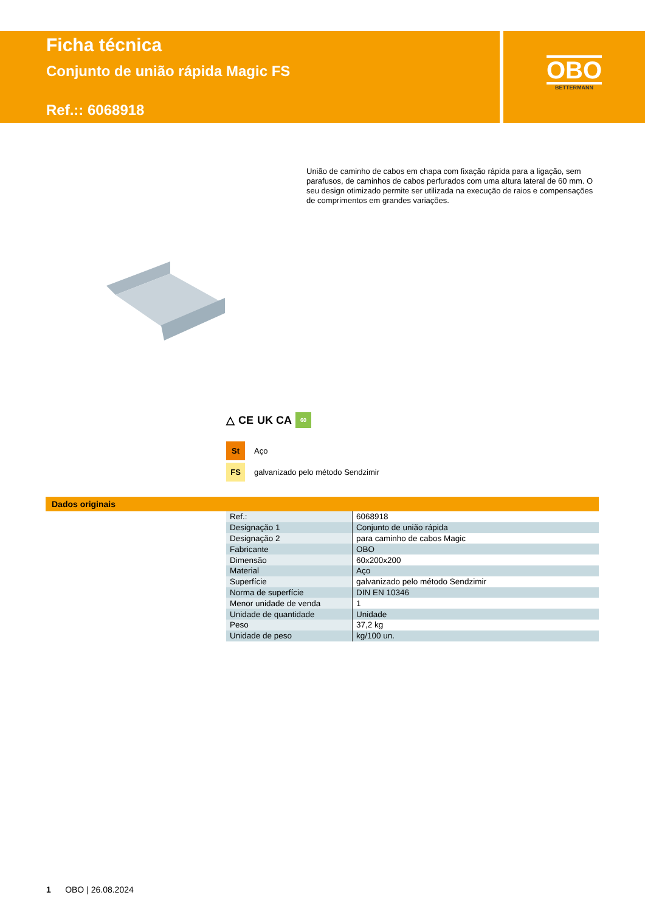Ficha técnica
Conjunto de união rápida Magic FS
Ref.:: 6068918
OBO
BETTERMANN
União de caminho de cabos em chapa com fixação rápida para a ligação, sem parafusos, de caminhos de cabos perfurados com uma altura lateral de 60 mm. O seu design otimizado permite ser utilizada na execução de raios e compensações de comprimentos em grandes variações.
△ CE UK CA 60
St
Aço
FS
galvanizado pelo método Sendzimir
Dados originais
| Ref.: | 6068918 |
| Designação 1 | Conjunto de união rápida |
| Designação 2 | para caminho de cabos Magic |
| Fabricante | OBO |
| Dimensão | 60x200x200 |
| Material | Aço |
| Superfície | galvanizado pelo método Sendzimir |
| Norma de superfície | DIN EN 10346 |
| Menor unidade de venda | 1 |
| Unidade de quantidade | Unidade |
| Peso | 37,2 kg |
| Unidade de peso | kg/100 un. |
1 OBO | 26.08.2024